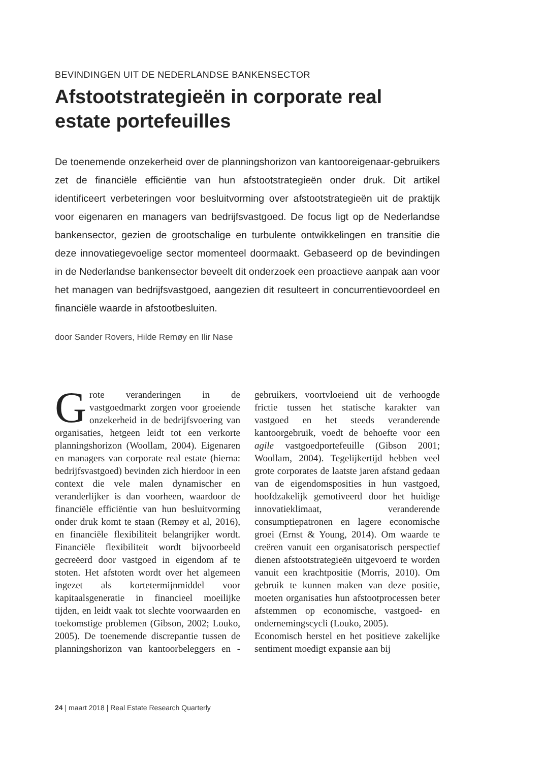BEVINDINGEN UIT DE NEDERLANDSE BANKENSECTOR
Afstootstrategieën in corporate real estate portefeuilles
De toenemende onzekerheid over de planningshorizon van kantooreigenaar-gebruikers zet de financiële efficiëntie van hun afstootstrategieën onder druk. Dit artikel identificeert verbeteringen voor besluitvorming over afstootstrategieën uit de praktijk voor eigenaren en managers van bedrijfsvastgoed. De focus ligt op de Nederlandse bankensector, gezien de grootschalige en turbulente ontwikkelingen en transitie die deze innovatiegevoelige sector momenteel doormaakt. Gebaseerd op de bevindingen in de Nederlandse bankensector beveelt dit onderzoek een proactieve aanpak aan voor het managen van bedrijfsvastgoed, aangezien dit resulteert in concurrentievoordeel en financiële waarde in afstootbesluiten.
door Sander Rovers, Hilde Remøy en Ilir Nase
Grote veranderingen in de vastgoedmarkt zorgen voor groeiende onzekerheid in de bedrijfsvoering van organisaties, hetgeen leidt tot een verkorte planningshorizon (Woollam, 2004). Eigenaren en managers van corporate real estate (hierna: bedrijfsvastgoed) bevinden zich hierdoor in een context die vele malen dynamischer en veranderlijker is dan voorheen, waardoor de financiële efficiëntie van hun besluitvorming onder druk komt te staan (Remøy et al, 2016), en financiële flexibiliteit belangrijker wordt. Financiële flexibiliteit wordt bijvoorbeeld gecreëerd door vastgoed in eigendom af te stoten. Het afstoten wordt over het algemeen ingezet als kortetermijnmiddel voor kapitaalsgeneratie in financieel moeilijke tijden, en leidt vaak tot slechte voorwaarden en toekomstige problemen (Gibson, 2002; Louko, 2005). De toenemende discrepantie tussen de planningshorizon van kantoorbeleggers en -gebruikers, voortvloeiend uit de verhoogde frictie tussen het statische karakter van vastgoed en het steeds veranderende kantoorgebruik, voedt de behoefte voor een agile vastgoedportefeuille (Gibson 2001; Woollam, 2004). Tegelijkertijd hebben veel grote corporates de laatste jaren afstand gedaan van de eigendomsposities in hun vastgoed, hoofdzakelijk gemotiveerd door het huidige innovatieklimaat, veranderende consumptiepatronen en lagere economische groei (Ernst & Young, 2014). Om waarde te creëren vanuit een organisatorisch perspectief dienen afstootstrategieën uitgevoerd te worden vanuit een krachtpositie (Morris, 2010). Om gebruik te kunnen maken van deze positie, moeten organisaties hun afstootprocessen beter afstemmen op economische, vastgoed- en ondernemingscycli (Louko, 2005).
Economisch herstel en het positieve zakelijke sentiment moedigt expansie aan bij
24 | maart 2018 | Real Estate Research Quarterly